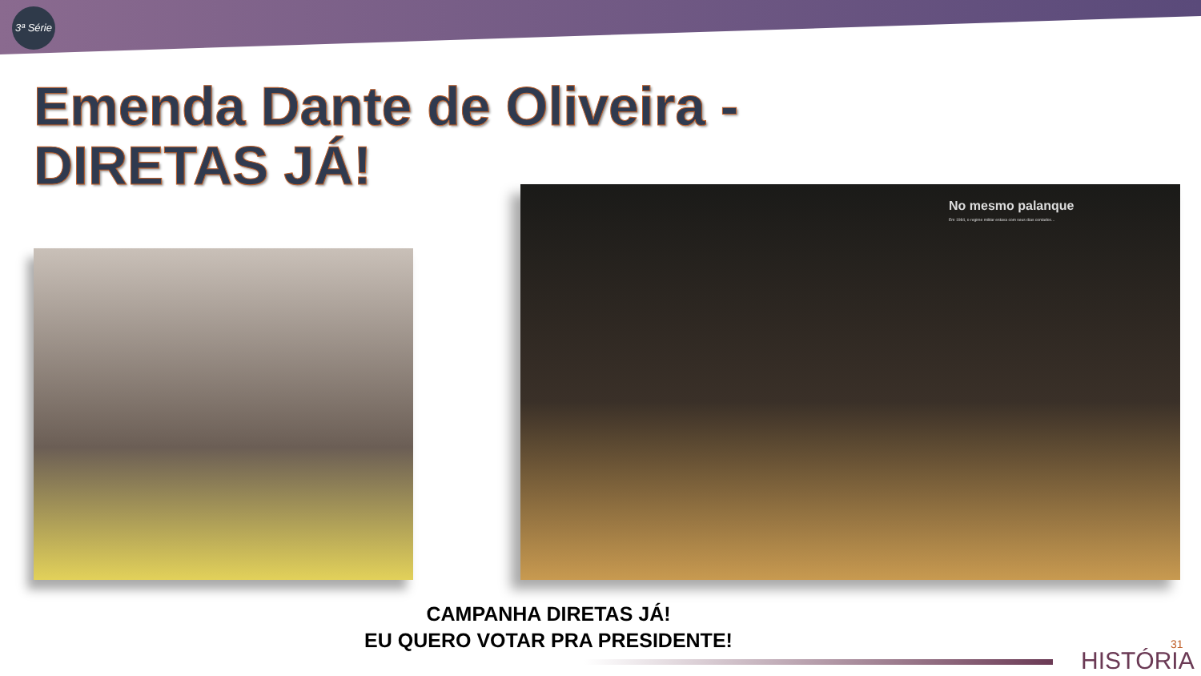3ª Série
Emenda Dante de Oliveira -
DIRETAS JÁ!
No mesmo palanque
Em 1984, o regime militar estava com seus dias contados...
CAMPANHA DIRETAS JÁ!
EU QUERO VOTAR PRA PRESIDENTE!
HISTÓRIA
31